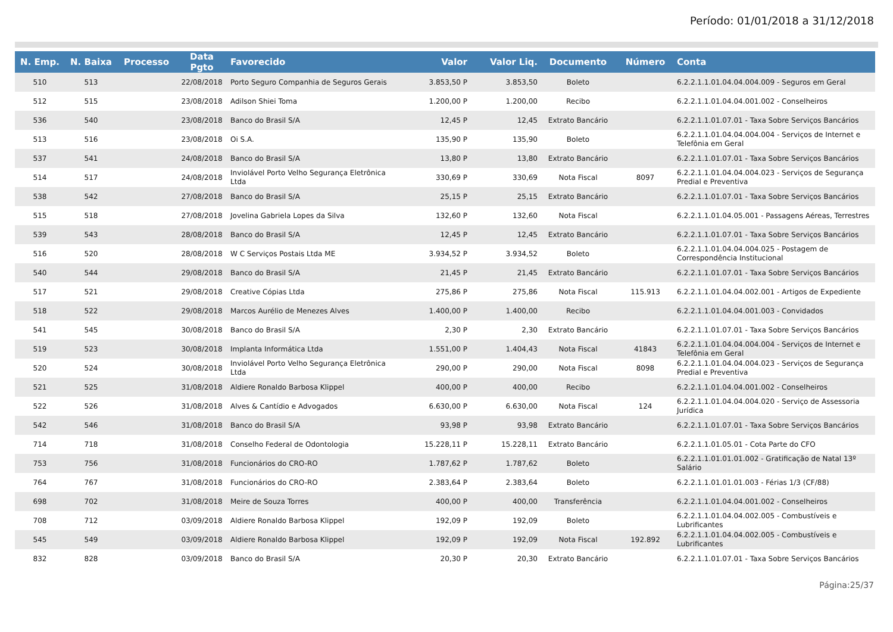Período: 01/01/2018 a 31/12/2018
| N. Emp. | N. Baixa | Processo | Data Pgto | Favorecido | Valor | Valor Liq. | Documento | Número | Conta |
| --- | --- | --- | --- | --- | --- | --- | --- | --- | --- |
| 510 | 513 | | 22/08/2018 | Porto Seguro Companhia de Seguros Gerais | 3.853,50 P | 3.853,50 | Boleto | | 6.2.2.1.1.01.04.04.004.009 - Seguros em Geral |
| 512 | 515 | | 23/08/2018 | Adilson Shiei Toma | 1.200,00 P | 1.200,00 | Recibo | | 6.2.2.1.1.01.04.04.001.002 - Conselheiros |
| 536 | 540 | | 23/08/2018 | Banco do Brasil S/A | 12,45 P | 12,45 | Extrato Bancário | | 6.2.2.1.1.01.07.01 - Taxa Sobre Serviços Bancários |
| 513 | 516 | | 23/08/2018 | Oi S.A. | 135,90 P | 135,90 | Boleto | | 6.2.2.1.1.01.04.04.004.004 - Serviços de Internet e Telefônia em Geral |
| 537 | 541 | | 24/08/2018 | Banco do Brasil S/A | 13,80 P | 13,80 | Extrato Bancário | | 6.2.2.1.1.01.07.01 - Taxa Sobre Serviços Bancários |
| 514 | 517 | | 24/08/2018 | Inviolável Porto Velho Segurança Eletrônica Ltda | 330,69 P | 330,69 | Nota Fiscal | 8097 | 6.2.2.1.1.01.04.04.004.023 - Serviços de Segurança Predial e Preventiva |
| 538 | 542 | | 27/08/2018 | Banco do Brasil S/A | 25,15 P | 25,15 | Extrato Bancário | | 6.2.2.1.1.01.07.01 - Taxa Sobre Serviços Bancários |
| 515 | 518 | | 27/08/2018 | Jovelina Gabriela Lopes da Silva | 132,60 P | 132,60 | Nota Fiscal | | 6.2.2.1.1.01.04.05.001 - Passagens Aéreas, Terrestres |
| 539 | 543 | | 28/08/2018 | Banco do Brasil S/A | 12,45 P | 12,45 | Extrato Bancário | | 6.2.2.1.1.01.07.01 - Taxa Sobre Serviços Bancários |
| 516 | 520 | | 28/08/2018 | W C Serviços Postais Ltda ME | 3.934,52 P | 3.934,52 | Boleto | | 6.2.2.1.1.01.04.04.004.025 - Postagem de Correspondência Institucional |
| 540 | 544 | | 29/08/2018 | Banco do Brasil S/A | 21,45 P | 21,45 | Extrato Bancário | | 6.2.2.1.1.01.07.01 - Taxa Sobre Serviços Bancários |
| 517 | 521 | | 29/08/2018 | Creative Cópias Ltda | 275,86 P | 275,86 | Nota Fiscal | 115.913 | 6.2.2.1.1.01.04.04.002.001 - Artigos de Expediente |
| 518 | 522 | | 29/08/2018 | Marcos Aurélio de Menezes Alves | 1.400,00 P | 1.400,00 | Recibo | | 6.2.2.1.1.01.04.04.001.003 - Convidados |
| 541 | 545 | | 30/08/2018 | Banco do Brasil S/A | 2,30 P | 2,30 | Extrato Bancário | | 6.2.2.1.1.01.07.01 - Taxa Sobre Serviços Bancários |
| 519 | 523 | | 30/08/2018 | Implanta Informática Ltda | 1.551,00 P | 1.404,43 | Nota Fiscal | 41843 | 6.2.2.1.1.01.04.04.004.004 - Serviços de Internet e Telefônia em Geral |
| 520 | 524 | | 30/08/2018 | Inviolável Porto Velho Segurança Eletrônica Ltda | 290,00 P | 290,00 | Nota Fiscal | 8098 | 6.2.2.1.1.01.04.04.004.023 - Serviços de Segurança Predial e Preventiva |
| 521 | 525 | | 31/08/2018 | Aldiere Ronaldo Barbosa Klippel | 400,00 P | 400,00 | Recibo | | 6.2.2.1.1.01.04.04.001.002 - Conselheiros |
| 522 | 526 | | 31/08/2018 | Alves & Cantídio e Advogados | 6.630,00 P | 6.630,00 | Nota Fiscal | 124 | 6.2.2.1.1.01.04.04.004.020 - Serviço de Assessoria Jurídica |
| 542 | 546 | | 31/08/2018 | Banco do Brasil S/A | 93,98 P | 93,98 | Extrato Bancário | | 6.2.2.1.1.01.07.01 - Taxa Sobre Serviços Bancários |
| 714 | 718 | | 31/08/2018 | Conselho Federal de Odontologia | 15.228,11 P | 15.228,11 | Extrato Bancário | | 6.2.2.1.1.01.05.01 - Cota Parte do CFO |
| 753 | 756 | | 31/08/2018 | Funcionários do CRO-RO | 1.787,62 P | 1.787,62 | Boleto | | 6.2.2.1.1.01.01.01.002 - Gratificação de Natal 13º Salário |
| 764 | 767 | | 31/08/2018 | Funcionários do CRO-RO | 2.383,64 P | 2.383,64 | Boleto | | 6.2.2.1.1.01.01.01.003 - Férias 1/3 (CF/88) |
| 698 | 702 | | 31/08/2018 | Meire de Souza Torres | 400,00 P | 400,00 | Transferência | | 6.2.2.1.1.01.04.04.001.002 - Conselheiros |
| 708 | 712 | | 03/09/2018 | Aldiere Ronaldo Barbosa Klippel | 192,09 P | 192,09 | Boleto | | 6.2.2.1.1.01.04.04.002.005 - Combustíveis e Lubrificantes |
| 545 | 549 | | 03/09/2018 | Aldiere Ronaldo Barbosa Klippel | 192,09 P | 192,09 | Nota Fiscal | 192.892 | 6.2.2.1.1.01.04.04.002.005 - Combustíveis e Lubrificantes |
| 832 | 828 | | 03/09/2018 | Banco do Brasil S/A | 20,30 P | 20,30 | Extrato Bancário | | 6.2.2.1.1.01.07.01 - Taxa Sobre Serviços Bancários |
Página:25/37